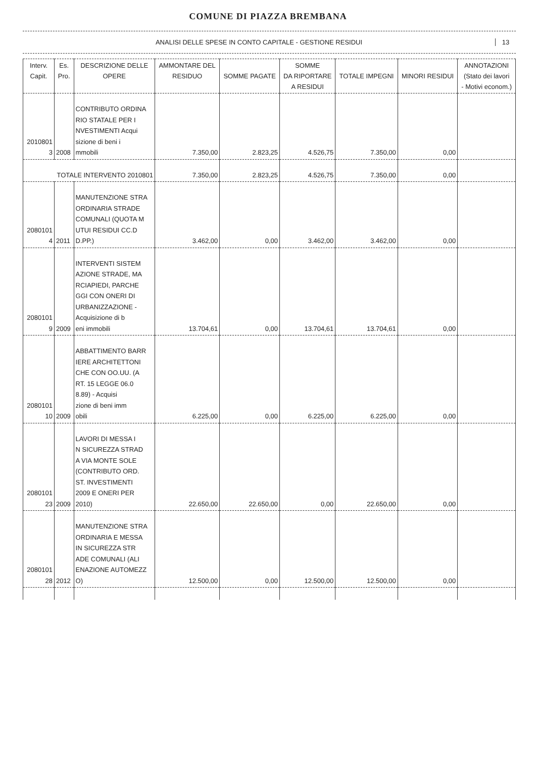COMUNE DI PIAZZA BREMBANA
ANALISI DELLE SPESE IN CONTO CAPITALE - GESTIONE RESIDUI
13
| Interv. Capit. | Es. Pro. | DESCRIZIONE DELLE OPERE | AMMONTARE DEL RESIDUO | SOMME PAGATE | SOMME DA RIPORTARE A RESIDUI | TOTALE IMPEGNI | MINORI RESIDUI | ANNOTAZIONI (Stato dei lavori - Motivi econom.) |
| --- | --- | --- | --- | --- | --- | --- | --- | --- |
| 2010801 3 | 2008 | CONTRIBUTO ORDINA RIO STATALE PER I NVESTIMENTI Acqui sizione di beni i mmobili | 7.350,00 | 2.823,25 | 4.526,75 | 7.350,00 | 0,00 | |
| TOTALE INTERVENTO 2010801 | | | 7.350,00 | 2.823,25 | 4.526,75 | 7.350,00 | 0,00 | |
| 2080101 4 | 2011 | MANUTENZIONE STRA ORDINARIA STRADE COMUNALI (QUOTA M UTUI RESIDUI CC.D D.PP.) | 3.462,00 | 0,00 | 3.462,00 | 3.462,00 | 0,00 | |
| 2080101 9 | 2009 | INTERVENTI SISTEM AZIONE STRADE, MA RCIAPIEDI, PARCHE GGI CON ONERI DI URBANIZZAZIONE - Acquisizione di b eni immobili | 13.704,61 | 0,00 | 13.704,61 | 13.704,61 | 0,00 | |
| 2080101 10 | 2009 | ABBATTIMENTO BARR IERE ARCHITETTONI CHE CON OO.UU. (A RT. 15 LEGGE 06.0 8.89) - Acquisi zione di beni imm obili | 6.225,00 | 0,00 | 6.225,00 | 6.225,00 | 0,00 | |
| 2080101 23 | 2009 | LAVORI DI MESSA I N SICUREZZA STRAD A VIA MONTE SOLE (CONTRIBUTO ORD. ST. INVESTIMENTI 2009 E ONERI PER 2010) | 22.650,00 | 22.650,00 | 0,00 | 22.650,00 | 0,00 | |
| 2080101 28 | 2012 | MANUTENZIONE STRA ORDINARIA E MESSA IN SICUREZZA STR ADE COMUNALI (ALI ENAZIONE AUTOMEZZ O) | 12.500,00 | 0,00 | 12.500,00 | 12.500,00 | 0,00 | |